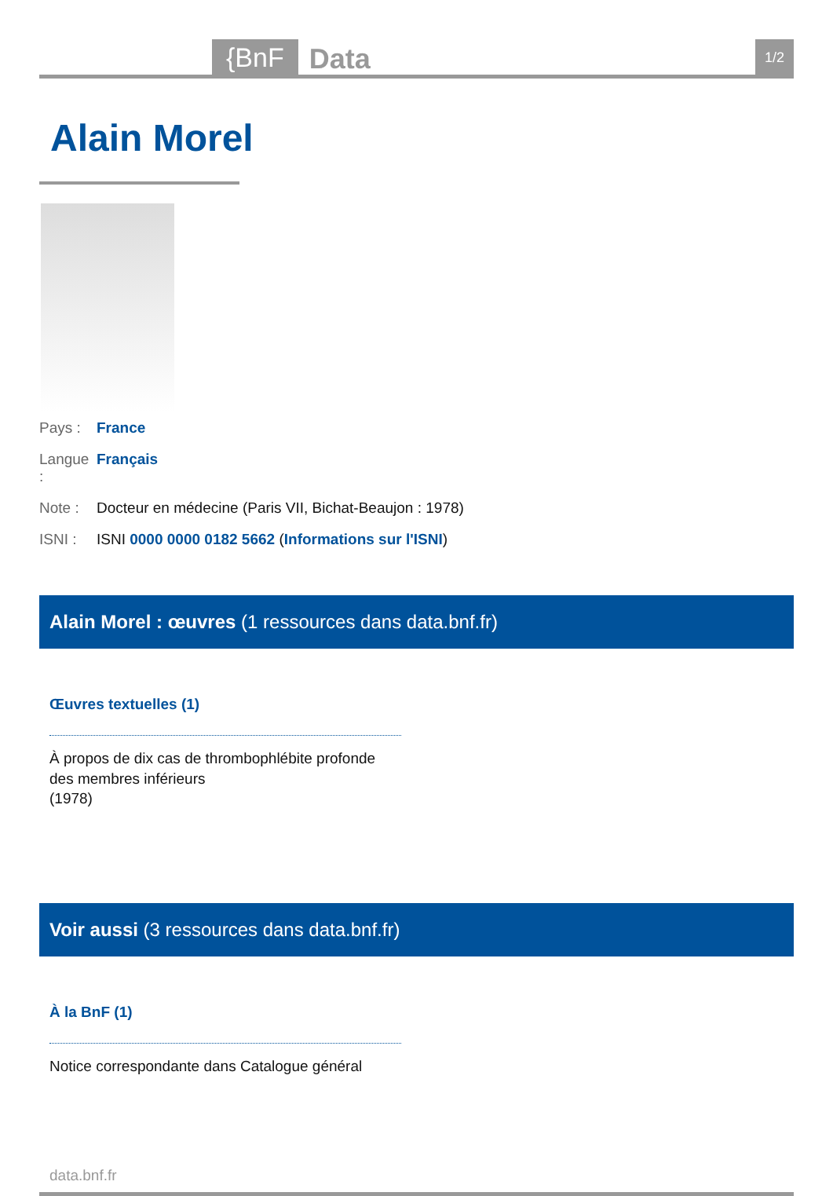{BnF Data 1/2
Alain Morel
Pays : France
Langue : Français
Note : Docteur en médecine (Paris VII, Bichat-Beaujon : 1978)
ISNI : ISNI 0000 0000 0182 5662 (Informations sur l'ISNI)
Alain Morel : œuvres (1 ressources dans data.bnf.fr)
Œuvres textuelles (1)
À propos de dix cas de thrombophlébite profonde des membres inférieurs
(1978)
Voir aussi (3 ressources dans data.bnf.fr)
À la BnF (1)
Notice correspondante dans Catalogue général
data.bnf.fr